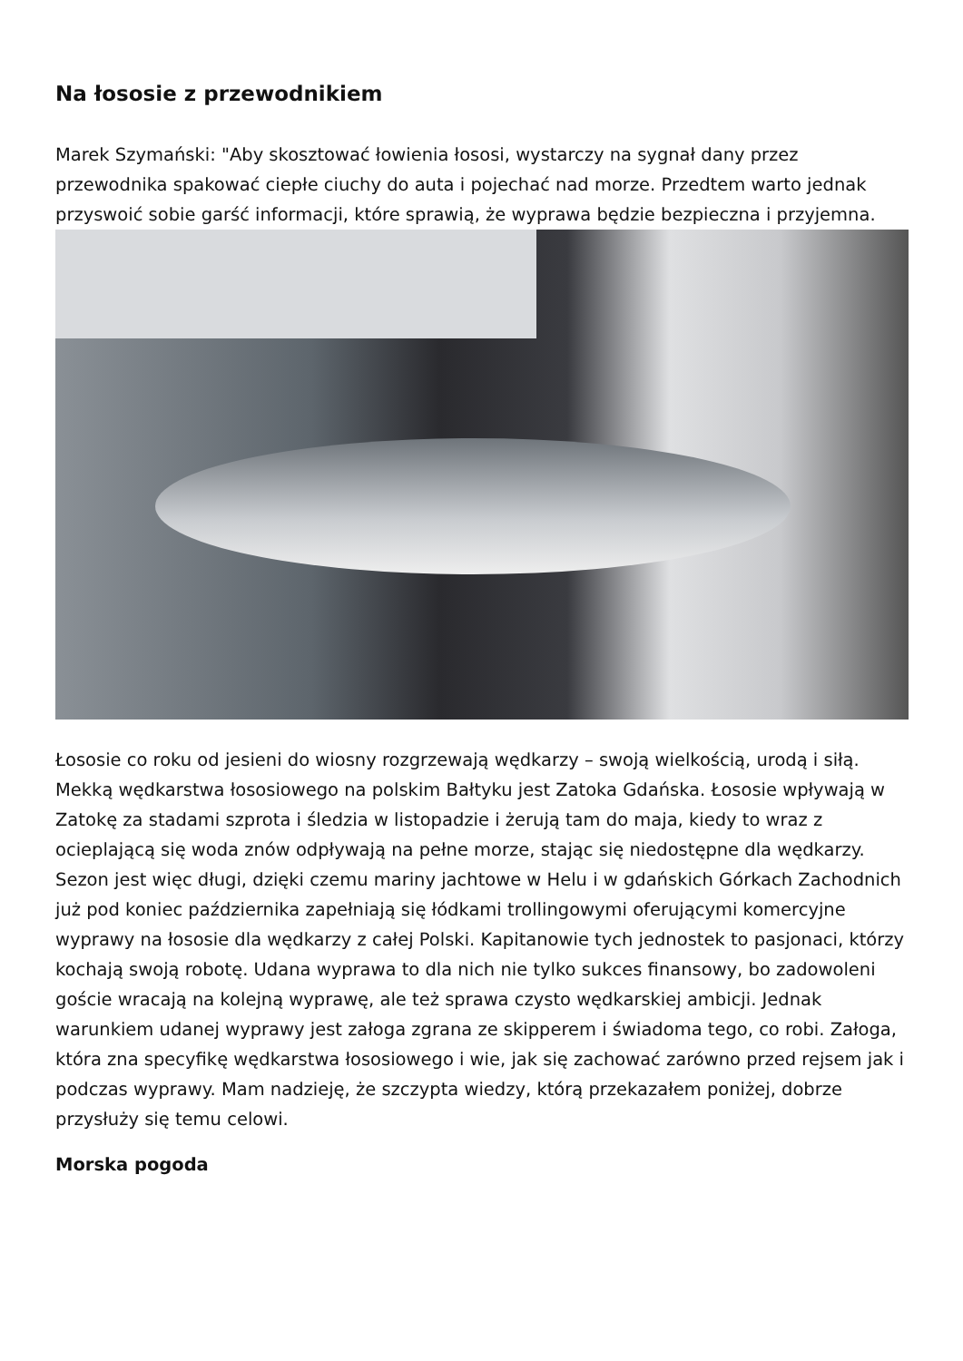Na łososie z przewodnikiem
Marek Szymański: "Aby skosztować łowienia łososi, wystarczy na sygnał dany przez przewodnika spakować ciepłe ciuchy do auta i pojechać nad morze. Przedtem warto jednak przyswoić sobie garść informacji, które sprawią, że wyprawa będzie bezpieczna i przyjemna.
Łososie co roku od jesieni do wiosny rozgrzewają wędkarzy – swoją wielkością, urodą i siłą. Mekką wędkarstwa łososiowego na polskim Bałtyku jest Zatoka Gdańska. Łososie wpływają w Zatokę za stadami szprota i śledzia w listopadzie i żerują tam do maja, kiedy to wraz z ocieplającą się woda znów odpływają na pełne morze, stając się niedostępne dla wędkarzy. Sezon jest więc długi, dzięki czemu mariny jachtowe w Helu i w gdańskich Górkach Zachodnich już pod koniec października zapełniają się łódkami trollingowymi oferującymi komercyjne wyprawy na łososie dla wędkarzy z całej Polski. Kapitanowie tych jednostek to pasjonaci, którzy kochają swoją robotę. Udana wyprawa to dla nich nie tylko sukces finansowy, bo zadowoleni goście wracają na kolejną wyprawę, ale też sprawa czysto wędkarskiej ambicji. Jednak warunkiem udanej wyprawy jest załoga zgrana ze skipperem i świadoma tego, co robi. Załoga, która zna specyfikę wędkarstwa łososiowego i wie, jak się zachować zarówno przed rejsem jak i podczas wyprawy. Mam nadzieję, że szczypta wiedzy, którą przekazałem poniżej, dobrze przysłuży się temu celowi.
Morska pogoda